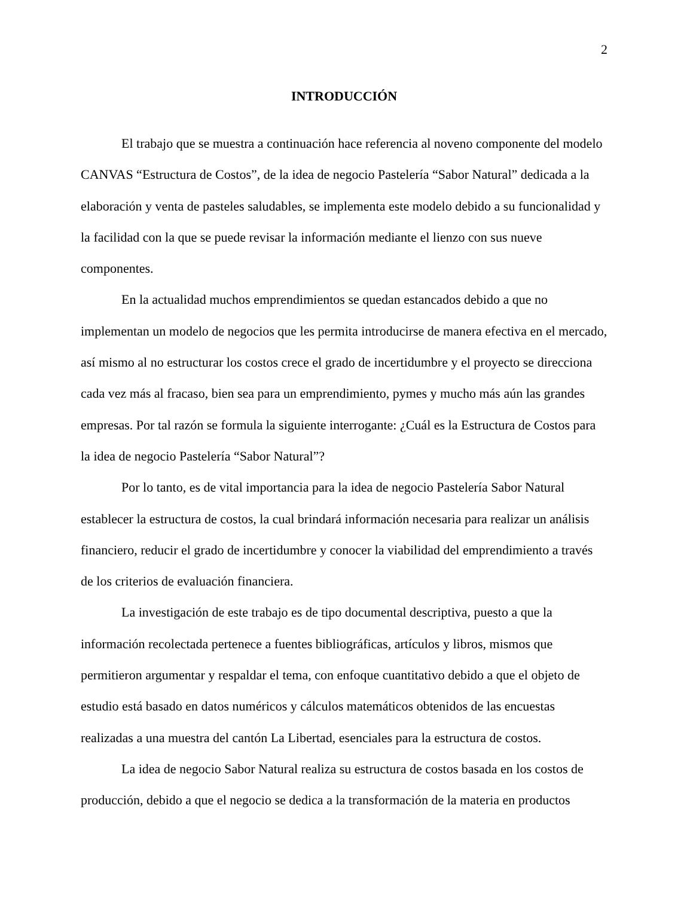2
INTRODUCCIÓN
El trabajo que se muestra a continuación hace referencia al noveno componente del modelo CANVAS “Estructura de Costos”, de la idea de negocio Pastelería “Sabor Natural” dedicada a la elaboración y venta de pasteles saludables, se implementa este modelo debido a su funcionalidad y la facilidad con la que se puede revisar la información mediante el lienzo con sus nueve componentes.
En la actualidad muchos emprendimientos se quedan estancados debido a que no implementan un modelo de negocios que les permita introducirse de manera efectiva en el mercado, así mismo al no estructurar los costos crece el grado de incertidumbre y el proyecto se direcciona cada vez más al fracaso, bien sea para un emprendimiento, pymes y mucho más aún las grandes empresas. Por tal razón se formula la siguiente interrogante: ¿Cuál es la Estructura de Costos para la idea de negocio Pastelería “Sabor Natural”?
Por lo tanto, es de vital importancia para la idea de negocio Pastelería Sabor Natural establecer la estructura de costos, la cual brindará información necesaria para realizar un análisis financiero, reducir el grado de incertidumbre y conocer la viabilidad del emprendimiento a través de los criterios de evaluación financiera.
La investigación de este trabajo es de tipo documental descriptiva, puesto a que la información recolectada pertenece a fuentes bibliográficas, artículos y libros, mismos que permitieron argumentar y respaldar el tema, con enfoque cuantitativo debido a que el objeto de estudio está basado en datos numéricos y cálculos matemáticos obtenidos de las encuestas realizadas a una muestra del cantón La Libertad, esenciales para la estructura de costos.
La idea de negocio Sabor Natural realiza su estructura de costos basada en los costos de producción, debido a que el negocio se dedica a la transformación de la materia en productos